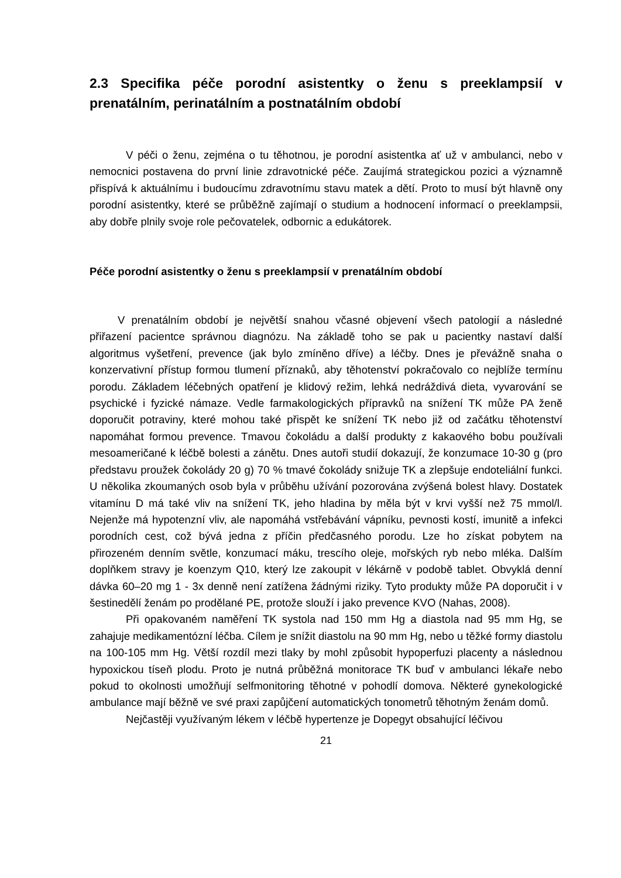2.3 Specifika péče porodní asistentky o ženu s preeklampsií v prenatálním, perinatálním a postnatálním období
V péči o ženu, zejména o tu těhotnou, je porodní asistentka ať už v ambulanci, nebo v nemocnici postavena do první linie zdravotnické péče. Zaujímá strategickou pozici a významně přispívá k aktuálnímu i budoucímu zdravotnímu stavu matek a dětí. Proto to musí být hlavně ony porodní asistentky, které se průběžně zajímají o studium a hodnocení informací o preeklampsii, aby dobře plnily svoje role pečovatelek, odbornic a edukátorek.
Péče porodní asistentky o ženu s preeklampsií v prenatálním období
V prenatálním období je největší snahou včasné objevení všech patologií a následné přiřazení pacientce správnou diagnózu. Na základě toho se pak u pacientky nastaví další algoritmus vyšetření, prevence (jak bylo zmíněno dříve) a léčby. Dnes je převážně snaha o konzervativní přístup formou tlumení příznaků, aby těhotenství pokračovalo co nejblíže termínu porodu. Základem léčebných opatření je klidový režim, lehká nedráždivá dieta, vyvarování se psychické i fyzické námaze. Vedle farmakologických přípravků na snížení TK může PA ženě doporučit potraviny, které mohou také přispět ke snížení TK nebo již od začátku těhotenství napomáhat formou prevence. Tmavou čokoládu a další produkty z kakaového bobu používali mesoameričané k léčbě bolesti a zánětu. Dnes autoři studií dokazují, že konzumace 10-30 g (pro představu proužek čokolády 20 g) 70 % tmavé čokolády snižuje TK a zlepšuje endoteliální funkci. U několika zkoumaných osob byla v průběhu užívání pozorována zvýšená bolest hlavy. Dostatek vitamínu D má také vliv na snížení TK, jeho hladina by měla být v krvi vyšší než 75 mmol/l. Nejenže má hypotenzní vliv, ale napomáhá vstřebávání vápníku, pevnosti kostí, imunitě a infekci porodních cest, což bývá jedna z příčin předčasného porodu. Lze ho získat pobytem na přirozeném denním světle, konzumací máku, trescího oleje, mořských ryb nebo mléka. Dalším doplňkem stravy je koenzym Q10, který lze zakoupit v lékárně v podobě tablet. Obvyklá denní dávka 60–20 mg 1 - 3x denně není zatížena žádnými riziky. Tyto produkty může PA doporučit i v šestinedělí ženám po prodělané PE, protože slouží i jako prevence KVO (Nahas, 2008).
Při opakovaném naměření TK systola nad 150 mm Hg a diastola nad 95 mm Hg, se zahajuje medikamentózní léčba. Cílem je snížit diastolu na 90 mm Hg, nebo u těžké formy diastolu na 100-105 mm Hg. Větší rozdíl mezi tlaky by mohl způsobit hypoperfuzi placenty a následnou hypoxickou tíseň plodu. Proto je nutná průběžná monitorace TK buď v ambulanci lékaře nebo pokud to okolnosti umožňují selfmonitoring těhotné v pohodlí domova. Některé gynekologické ambulance mají běžně ve své praxi zapůjčení automatických tonometrů těhotným ženám domů.
Nejčastěji využívaným lékem v léčbě hypertenze je Dopegyt obsahující léčivou
21